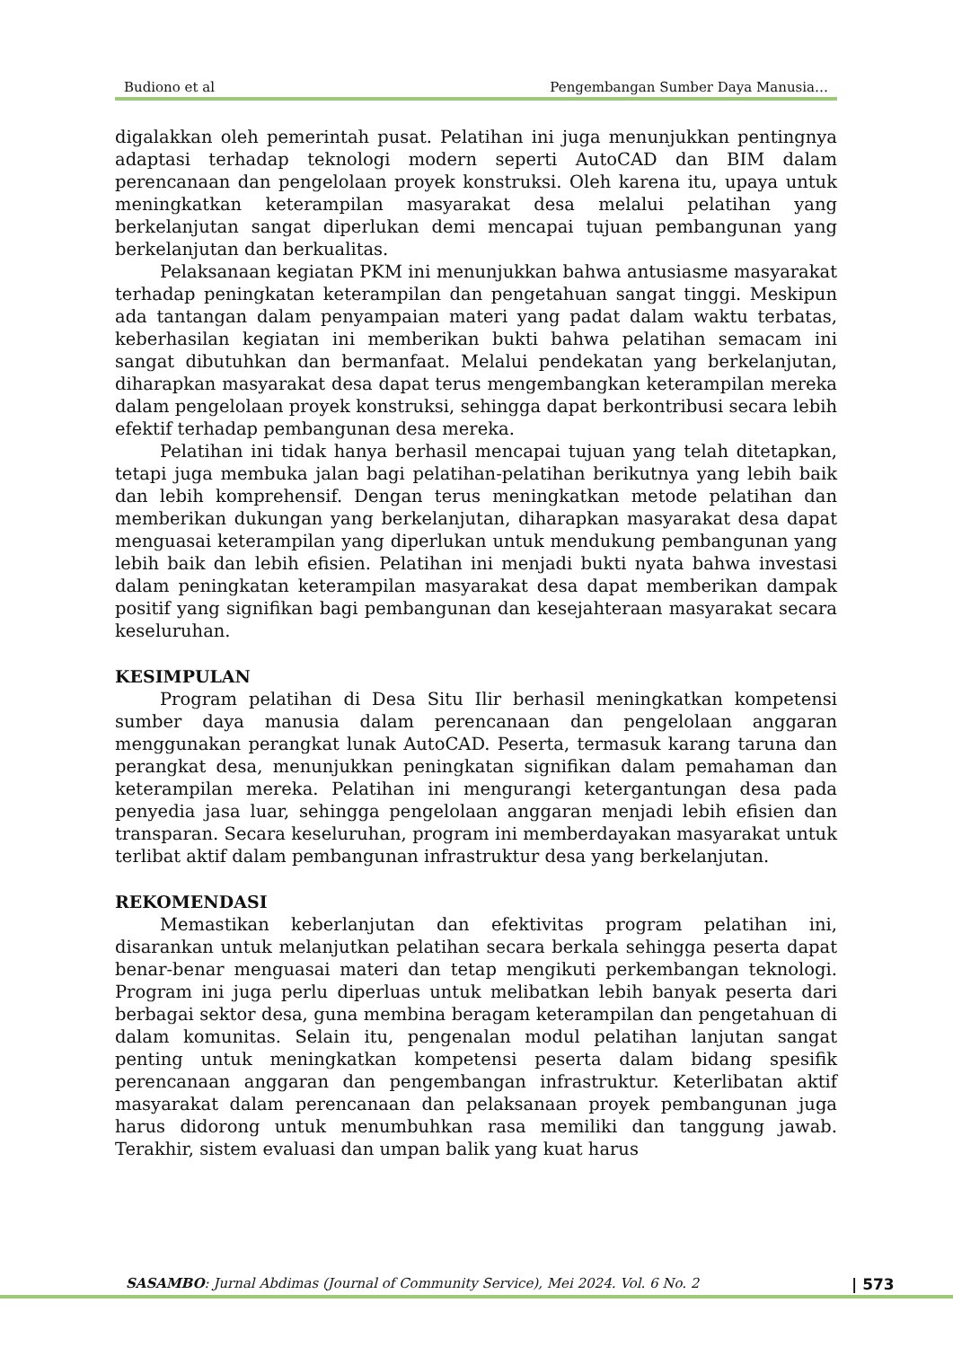Budiono et al Pengembangan Sumber Daya Manusia…
digalakkan oleh pemerintah pusat. Pelatihan ini juga menunjukkan pentingnya adaptasi terhadap teknologi modern seperti AutoCAD dan BIM dalam perencanaan dan pengelolaan proyek konstruksi. Oleh karena itu, upaya untuk meningkatkan keterampilan masyarakat desa melalui pelatihan yang berkelanjutan sangat diperlukan demi mencapai tujuan pembangunan yang berkelanjutan dan berkualitas.
Pelaksanaan kegiatan PKM ini menunjukkan bahwa antusiasme masyarakat terhadap peningkatan keterampilan dan pengetahuan sangat tinggi. Meskipun ada tantangan dalam penyampaian materi yang padat dalam waktu terbatas, keberhasilan kegiatan ini memberikan bukti bahwa pelatihan semacam ini sangat dibutuhkan dan bermanfaat. Melalui pendekatan yang berkelanjutan, diharapkan masyarakat desa dapat terus mengembangkan keterampilan mereka dalam pengelolaan proyek konstruksi, sehingga dapat berkontribusi secara lebih efektif terhadap pembangunan desa mereka.
Pelatihan ini tidak hanya berhasil mencapai tujuan yang telah ditetapkan, tetapi juga membuka jalan bagi pelatihan-pelatihan berikutnya yang lebih baik dan lebih komprehensif. Dengan terus meningkatkan metode pelatihan dan memberikan dukungan yang berkelanjutan, diharapkan masyarakat desa dapat menguasai keterampilan yang diperlukan untuk mendukung pembangunan yang lebih baik dan lebih efisien. Pelatihan ini menjadi bukti nyata bahwa investasi dalam peningkatan keterampilan masyarakat desa dapat memberikan dampak positif yang signifikan bagi pembangunan dan kesejahteraan masyarakat secara keseluruhan.
KESIMPULAN
Program pelatihan di Desa Situ Ilir berhasil meningkatkan kompetensi sumber daya manusia dalam perencanaan dan pengelolaan anggaran menggunakan perangkat lunak AutoCAD. Peserta, termasuk karang taruna dan perangkat desa, menunjukkan peningkatan signifikan dalam pemahaman dan keterampilan mereka. Pelatihan ini mengurangi ketergantungan desa pada penyedia jasa luar, sehingga pengelolaan anggaran menjadi lebih efisien dan transparan. Secara keseluruhan, program ini memberdayakan masyarakat untuk terlibat aktif dalam pembangunan infrastruktur desa yang berkelanjutan.
REKOMENDASI
Memastikan keberlanjutan dan efektivitas program pelatihan ini, disarankan untuk melanjutkan pelatihan secara berkala sehingga peserta dapat benar-benar menguasai materi dan tetap mengikuti perkembangan teknologi. Program ini juga perlu diperluas untuk melibatkan lebih banyak peserta dari berbagai sektor desa, guna membina beragam keterampilan dan pengetahuan di dalam komunitas. Selain itu, pengenalan modul pelatihan lanjutan sangat penting untuk meningkatkan kompetensi peserta dalam bidang spesifik perencanaan anggaran dan pengembangan infrastruktur. Keterlibatan aktif masyarakat dalam perencanaan dan pelaksanaan proyek pembangunan juga harus didorong untuk menumbuhkan rasa memiliki dan tanggung jawab. Terakhir, sistem evaluasi dan umpan balik yang kuat harus
SASAMBO: Jurnal Abdimas (Journal of Community Service), Mei 2024. Vol. 6 No. 2 | 573